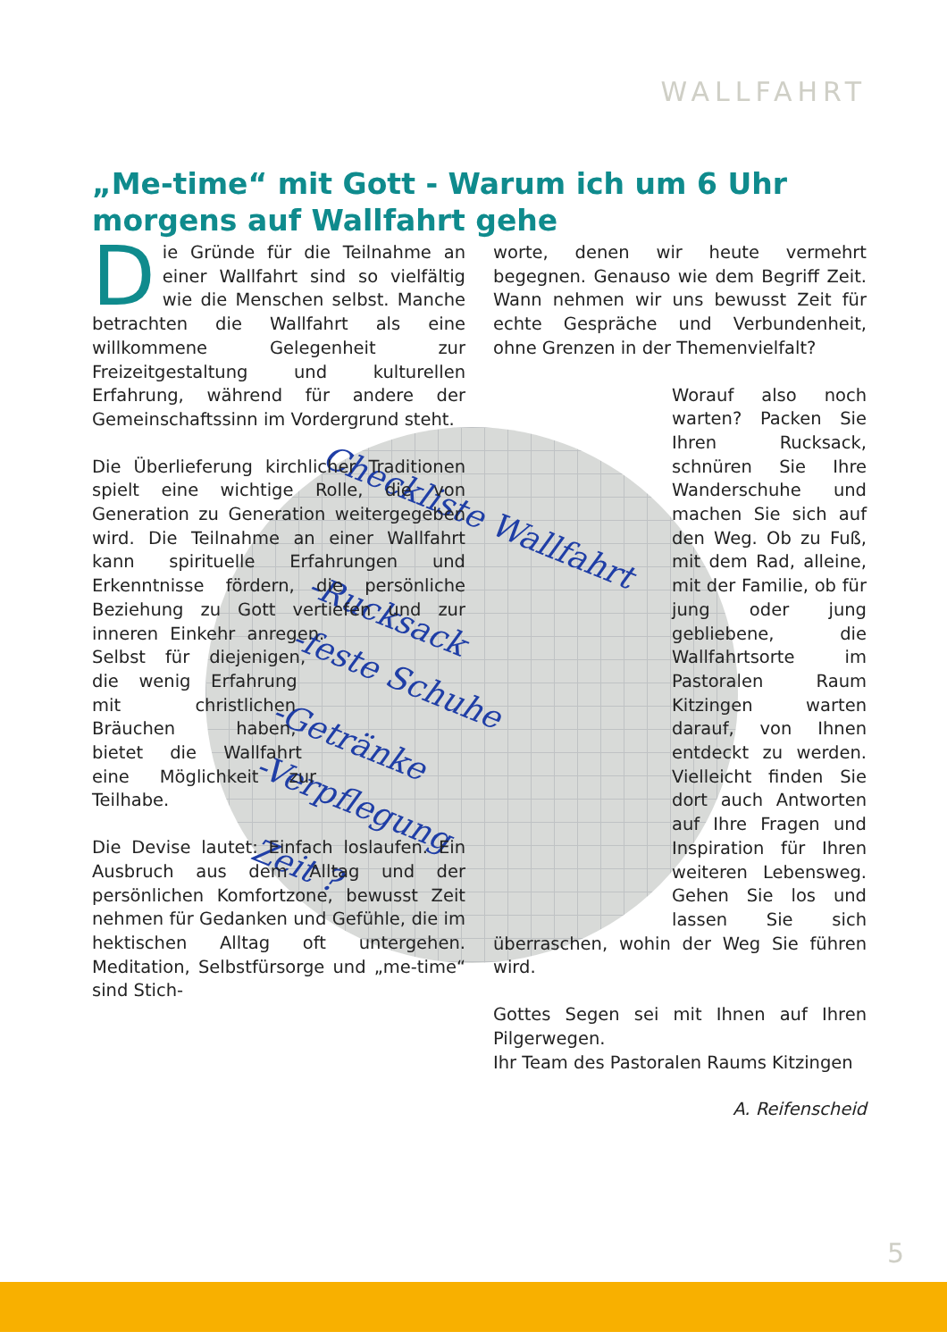WALLFAHRT
„Me-time“ mit Gott - Warum ich um 6 Uhr morgens auf Wallfahrt gehe
Checkliste Wallfahrt
-Rucksack
-feste Schuhe
-Getränke
-Verpflegung
Zeit ?
Die Gründe für die Teilnahme an einer Wallfahrt sind so vielfältig wie die Menschen selbst. Manche betrachten die Wallfahrt als eine willkommene Gelegenheit zur Freizeitgestaltung und kulturellen Erfahrung, während für andere der Gemeinschaftssinn im Vordergrund steht.
Die Überlieferung kirchlicher Traditionen spielt eine wichtige Rolle, die von Generation zu Generation weitergegeben wird. Die Teilnahme an einer Wallfahrt kann spirituelle Erfahrungen und Erkenntnisse fördern, die persönliche Beziehung zu Gott vertiefen und zur inneren Einkehr anregen. Selbst für diejenigen, die wenig Erfahrung mit christlichen Bräuchen haben, bietet die Wallfahrt eine Möglichkeit zur Teilhabe.
Die Devise lautet: Einfach loslaufen. Ein Ausbruch aus dem Alltag und der persönlichen Komfortzone, bewusst Zeit nehmen für Gedanken und Gefühle, die im hektischen Alltag oft untergehen. Meditation, Selbstfürsorge und „me-time“ sind Stich-
worte, denen wir heute vermehrt begegnen. Genauso wie dem Begriff Zeit. Wann nehmen wir uns bewusst Zeit für echte Gespräche und Verbundenheit, ohne Grenzen in der Themenvielfalt?
Worauf also noch warten? Packen Sie Ihren Rucksack, schnüren Sie Ihre Wanderschuhe und machen Sie sich auf den Weg. Ob zu Fuß, mit dem Rad, alleine, mit der Familie, ob für jung oder jung gebliebene, die Wallfahrtsorte im Pastoralen Raum Kitzingen warten darauf, von Ihnen entdeckt zu werden. Vielleicht finden Sie dort auch Antworten auf Ihre Fragen und Inspiration für Ihren weiteren Lebensweg. Gehen Sie los und lassen Sie sich überraschen, wohin der Weg Sie führen wird.
Gottes Segen sei mit Ihnen auf Ihren Pilgerwegen.
Ihr Team des Pastoralen Raums Kitzingen
A. Reifenscheid
5